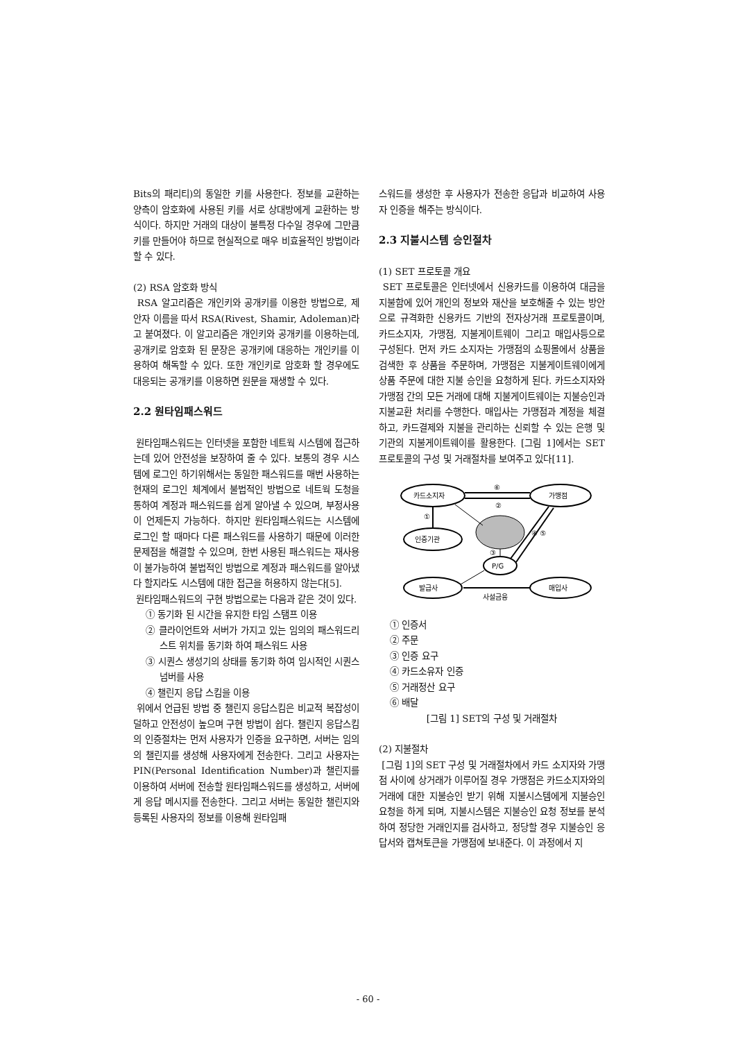Bits의 패리티)의 동일한 키를 사용한다. 정보를 교환하는 양측이 암호화에 사용된 키를 서로 상대방에게 교환하는 방식이다. 하지만 거래의 대상이 불특정 다수일 경우에 그만큼 키를 만들어야 하므로 현실적으로 매우 비효율적인 방법이라 할 수 있다.
(2) RSA 암호화 방식
RSA 알고리즘은 개인키와 공개키를 이용한 방법으로, 제안자 이름을 따서 RSA(Rivest, Shamir, Adoleman)라고 붙여졌다. 이 알고리즘은 개인키와 공개키를 이용하는데, 공개키로 암호화 된 문장은 공개키에 대응하는 개인키를 이용하여 해독할 수 있다. 또한 개인키로 암호화 할 경우에도 대응되는 공개키를 이용하면 원문을 재생할 수 있다.
2.2 원타임패스워드
원타임패스워드는 인터넷을 포함한 네트웍 시스템에 접근하는데 있어 안전성을 보장하여 줄 수 있다. 보통의 경우 시스템에 로그인 하기위해서는 동일한 패스워드를 매번 사용하는 현재의 로그인 체계에서 불법적인 방법으로 네트웍 도청을 통하여 계정과 패스워드를 쉽게 알아낼 수 있으며, 부정사용이 언제든지 가능하다. 하지만 원타임패스워드는 시스템에 로그인 할 때마다 다른 패스워드를 사용하기 때문에 이러한 문제점을 해결할 수 있으며, 한번 사용된 패스워드는 재사용이 불가능하여 불법적인 방법으로 계정과 패스워드를 알아냈다 할지라도 시스템에 대한 접근을 허용하지 않는다[5].
원타임패스워드의 구현 방법으로는 다음과 같은 것이 있다.
① 동기화 된 시간을 유지한 타임 스탬프 이용
② 클라이언트와 서버가 가지고 있는 임의의 패스워드리스트 위치를 동기화 하여 패스워드 사용
③ 시퀀스 생성기의 상태를 동기화 하여 임시적인 시퀀스 넘버를 사용
④ 챌린지 응답 스킴을 이용
위에서 언급된 방법 중 챌린지 응답스킴은 비교적 복잡성이 덜하고 안전성이 높으며 구현 방법이 쉽다. 챌린지 응답스킴의 인증절차는 먼저 사용자가 인증을 요구하면, 서버는 임의의 챌린지를 생성해 사용자에게 전송한다. 그리고 사용자는 PIN(Personal Identification Number)과 챌린지를 이용하여 서버에 전송할 원타임패스워드를 생성하고, 서버에게 응답 메시지를 전송한다. 그리고 서버는 동일한 챌린지와 등록된 사용자의 정보를 이용해 원타임패
스워드를 생성한 후 사용자가 전송한 응답과 비교하여 사용자 인증을 해주는 방식이다.
2.3 지불시스템 승인절차
(1) SET 프로토콜 개요
SET 프로토콜은 인터넷에서 신용카드를 이용하여 대금을 지불함에 있어 개인의 정보와 재산을 보호해줄 수 있는 방안으로 규격화한 신용카드 기반의 전자상거래 프로토콜이며, 카드소지자, 가맹점, 지불게이트웨이 그리고 매입사등으로 구성된다. 먼저 카드 소지자는 가맹점의 쇼핑몰에서 상품을 검색한 후 상품을 주문하며, 가맹점은 지불게이트웨이에게 상품 주문에 대한 지불 승인을 요청하게 된다. 카드소지자와 가맹점 간의 모든 거래에 대해 지불게이트웨이는 지불승인과 지불교환 처리를 수행한다. 매입사는 가맹점과 계정을 체결하고, 카드결제와 지불을 관리하는 신뢰할 수 있는 은행 및 기관의 지불게이트웨이를 활용한다. [그림 1]에서는 SET 프로토콜의 구성 및 거래절차를 보여주고 있다[11].
카드소지자
가맹점
인증기관
P/G
발급사
매입사
⑥
②
①
③
④ ⑤
사설금융
① 인증서
② 주문
③ 인증 요구
④ 카드소유자 인증
⑤ 거래정산 요구
⑥ 배달
[그림 1] SET의 구성 및 거래절차
(2) 지불절차
[그림 1]의 SET 구성 및 거래절차에서 카드 소지자와 가맹점 사이에 상거래가 이루어질 경우 가맹점은 카드소지자와의 거래에 대한 지불승인 받기 위해 지불시스템에게 지불승인 요청을 하게 되며, 지불시스템은 지불승인 요청 정보를 분석하여 정당한 거래인지를 검사하고, 정당할 경우 지불승인 응답서와 캡쳐토큰을 가맹점에 보내준다. 이 과정에서 지
- 60 -